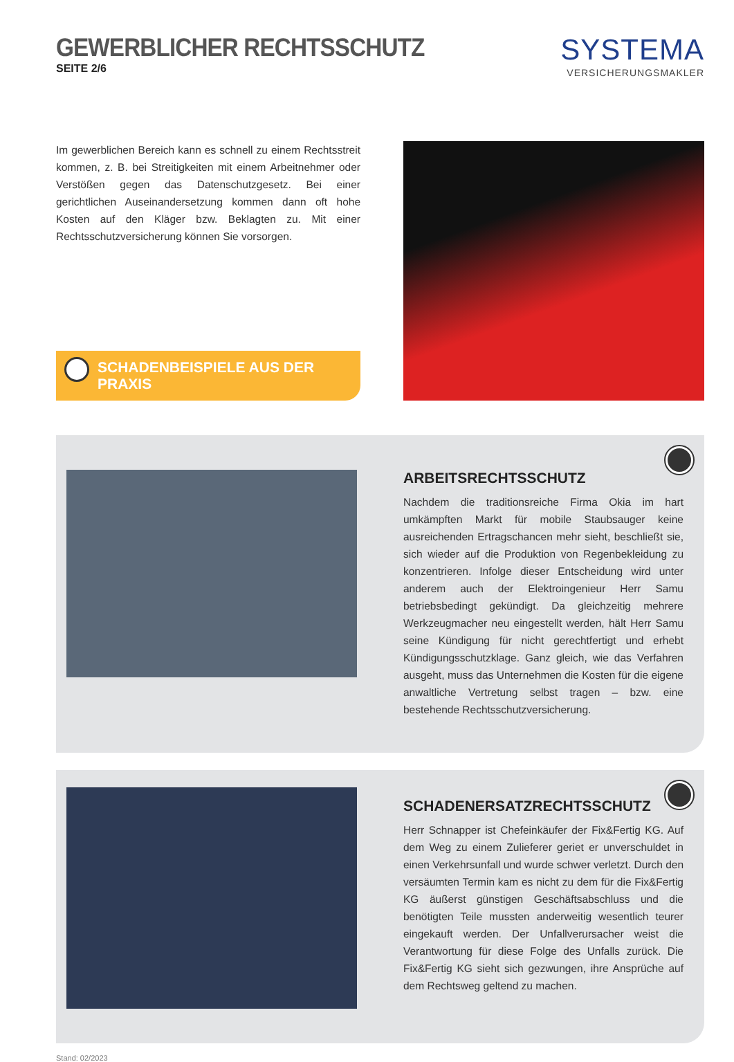GEWERBLICHER RECHTSSCHUTZ
SEITE 2/6
SYSTEMA
VERSICHERUNGSMAKLER
Im gewerblichen Bereich kann es schnell zu einem Rechtsstreit kommen, z. B. bei Streitigkeiten mit einem Arbeitnehmer oder Verstößen gegen das Datenschutzgesetz. Bei einer gerichtlichen Auseinandersetzung kommen dann oft hohe Kosten auf den Kläger bzw. Beklagten zu. Mit einer Rechtsschutzversicherung können Sie vorsorgen.
SCHADENBEISPIELE AUS DER PRAXIS
ARBEITSRECHTSSCHUTZ
Nachdem die traditionsreiche Firma Okia im hart umkämpften Markt für mobile Staubsauger keine ausreichenden Ertragschancen mehr sieht, beschließt sie, sich wieder auf die Produktion von Regenbekleidung zu konzentrieren. Infolge dieser Entscheidung wird unter anderem auch der Elektroingenieur Herr Samu betriebsbedingt gekündigt. Da gleichzeitig mehrere Werkzeugmacher neu eingestellt werden, hält Herr Samu seine Kündigung für nicht gerechtfertigt und erhebt Kündigungsschutzklage. Ganz gleich, wie das Verfahren ausgeht, muss das Unternehmen die Kosten für die eigene anwaltliche Vertretung selbst tragen – bzw. eine bestehende Rechtsschutzversicherung.
SCHADENERSATZRECHTSSCHUTZ
Herr Schnapper ist Chefeinkäufer der Fix&Fertig KG. Auf dem Weg zu einem Zulieferer geriet er unverschuldet in einen Verkehrsunfall und wurde schwer verletzt. Durch den versäumten Termin kam es nicht zu dem für die Fix&Fertig KG äußerst günstigen Geschäftsabschluss und die benötigten Teile mussten anderweitig wesentlich teurer eingekauft werden. Der Unfallverursacher weist die Verantwortung für diese Folge des Unfalls zurück. Die Fix&Fertig KG sieht sich gezwungen, ihre Ansprüche auf dem Rechtsweg geltend zu machen.
Stand: 02/2023